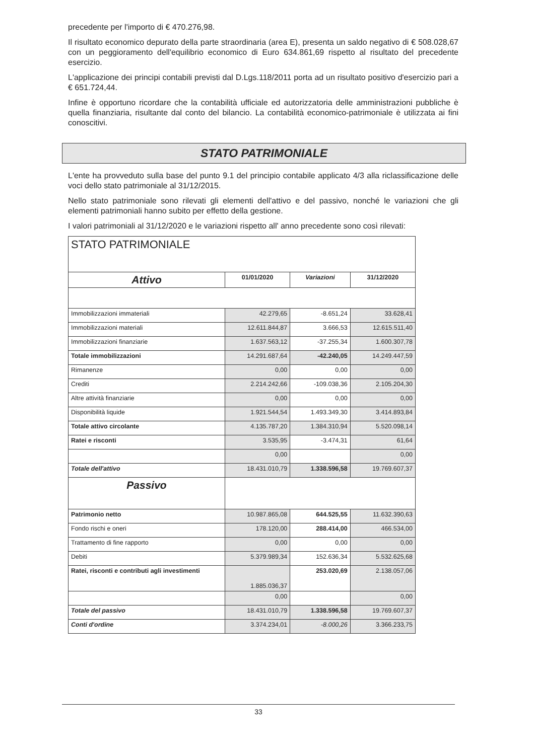precedente per l'importo di € 470.276,98.
Il risultato economico depurato della parte straordinaria (area E), presenta un saldo negativo di € 508.028,67 con un peggioramento dell'equilibrio economico di Euro 634.861,69 rispetto al risultato del precedente esercizio.
L'applicazione dei principi contabili previsti dal D.Lgs.118/2011 porta ad un risultato positivo d'esercizio pari a € 651.724,44.
Infine è opportuno ricordare che la contabilità ufficiale ed autorizzatoria delle amministrazioni pubbliche è quella finanziaria, risultante dal conto del bilancio. La contabilità economico-patrimoniale è utilizzata ai fini conoscitivi.
STATO PATRIMONIALE
L'ente ha provveduto sulla base del punto 9.1 del principio contabile applicato 4/3 alla riclassificazione delle voci dello stato patrimoniale al 31/12/2015.
Nello stato patrimoniale sono rilevati gli elementi dell'attivo e del passivo, nonché le variazioni che gli elementi patrimoniali hanno subito per effetto della gestione.
I valori patrimoniali al 31/12/2020 e le variazioni rispetto all' anno precedente sono così rilevati:
| STATO PATRIMONIALE | | | |
| Attivo | 01/01/2020 | Variazioni | 31/12/2020 |
| Immobilizzazioni immateriali | 42.279,65 | -8.651,24 | 33.628,41 |
| Immobilizzazioni materiali | 12.611.844,87 | 3.666,53 | 12.615.511,40 |
| Immobilizzazioni finanziarie | 1.637.563,12 | -37.255,34 | 1.600.307,78 |
| Totale immobilizzazioni | 14.291.687,64 | -42.240,05 | 14.249.447,59 |
| Rimanenze | 0,00 | 0,00 | 0,00 |
| Crediti | 2.214.242,66 | -109.038,36 | 2.105.204,30 |
| Altre attività finanziarie | 0,00 | 0,00 | 0,00 |
| Disponibilità liquide | 1.921.544,54 | 1.493.349,30 | 3.414.893,84 |
| Totale attivo circolante | 4.135.787,20 | 1.384.310,94 | 5.520.098,14 |
| Ratei e risconti | 3.535,95 | -3.474,31 | 61,64 |
| | 0,00 | | 0,00 |
| Totale dell'attivo | 18.431.010,79 | 1.338.596,58 | 19.769.607,37 |
| Passivo | | | |
| Patrimonio netto | 10.987.865,08 | 644.525,55 | 11.632.390,63 |
| Fondo rischi e oneri | 178.120,00 | 288.414,00 | 466.534,00 |
| Trattamento di fine rapporto | 0,00 | 0,00 | 0,00 |
| Debiti | 5.379.989,34 | 152.636,34 | 5.532.625,68 |
| Ratei, risconti e contributi agli investimenti | 1.885.036,37 | 253.020,69 | 2.138.057,06 |
| | 0,00 | | 0,00 |
| Totale del passivo | 18.431.010,79 | 1.338.596,58 | 19.769.607,37 |
| Conti d'ordine | 3.374.234,01 | -8.000,26 | 3.366.233,75 |
33